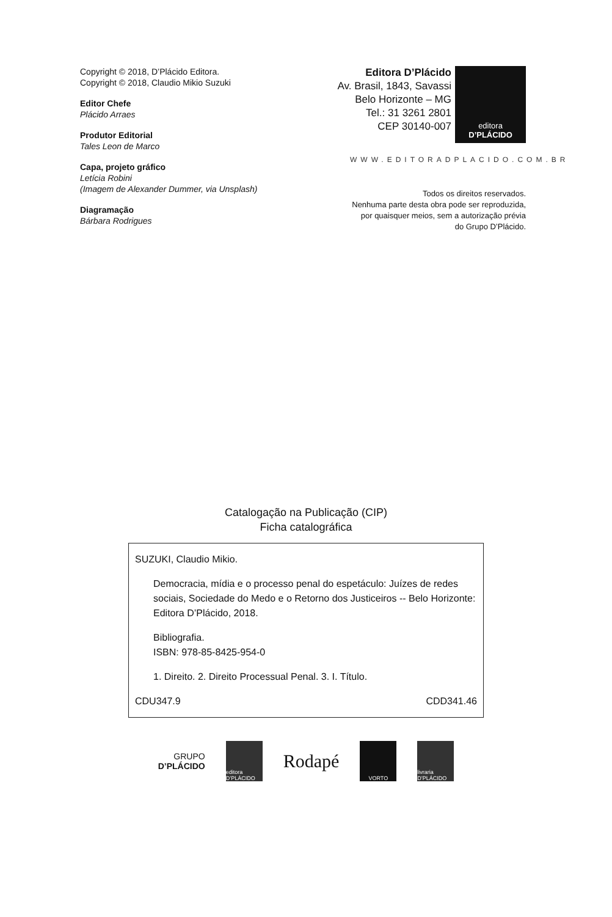Copyright © 2018, D’Plácido Editora.
Copyright © 2018, Claudio Mikio Suzuki
Editor Chefe
Plácido Arraes
Produtor Editorial
Tales Leon de Marco
Capa, projeto gráfico
Letícia Robini
(Imagem de Alexander Dummer, via Unsplash)
Diagramação
Bárbara Rodrigues
Editora D’Plácido
Av. Brasil, 1843, Savassi
Belo Horizonte – MG
Tel.: 31 3261 2801
CEP 30140-007
editora
D’PLÁCIDO
WWW.EDITORADPLACIDO.COM.BR
Todos os direitos reservados.
Nenhuma parte desta obra pode ser reproduzida,
por quaisquer meios, sem a autorização prévia
do Grupo D’Plácido.
Catalogação na Publicação (CIP)
Ficha catalográfica
SUZUKI, Claudio Mikio.
Democracia, mídia e o processo penal do espetáculo: Juízes de redes sociais, Sociedade do Medo e o Retorno dos Justiceiros -- Belo Horizonte: Editora D’Plácido, 2018.
Bibliografia.
ISBN: 978-85-8425-954-0
1. Direito. 2. Direito Processual Penal. 3. I. Título.
CDU347.9 CDD341.46
GRUPO
D’PLÁCIDO
editora D’PLÁCIDO
Rodapé
VORTO
livraria D’PLÁCIDO